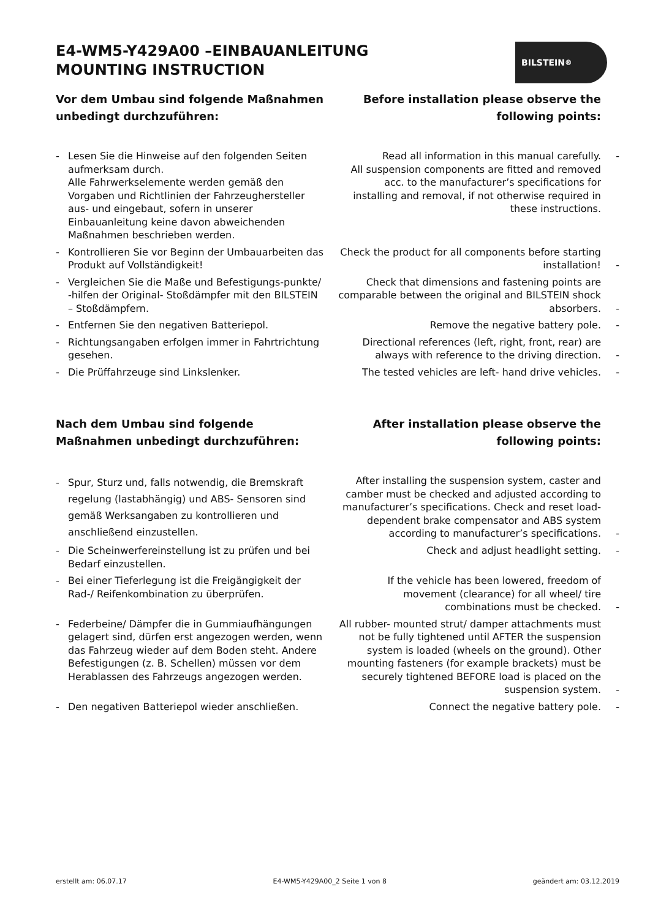E4-WM5-Y429A00 –EINBAUANLEITUNG
MOUNTING INSTRUCTION
BILSTEIN<sup>®</sup>
Vor dem Umbau sind folgende Maßnahmen unbedingt durchzuführen:
Before installation please observe the following points:
- Lesen Sie die Hinweise auf den folgenden Seiten aufmerksam durch.
Alle Fahrwerkselemente werden gemäß den Vorgaben und Richtlinien der Fahrzeughersteller aus- und eingebaut, sofern in unserer Einbauanleitung keine davon abweichenden Maßnahmen beschrieben werden.
Read all information in this manual carefully. -
All suspension components are fitted and removed acc. to the manufacturer’s specifications for installing and removal, if not otherwise required in these instructions.
- Kontrollieren Sie vor Beginn der Umbauarbeiten das Produkt auf Vollständigkeit!
Check the product for all components before starting installation! -
- Vergleichen Sie die Maße und Befestigungs-punkte/ -hilfen der Original- Stoßdämpfer mit den BILSTEIN – Stoßdämpfern.
Check that dimensions and fastening points are comparable between the original and BILSTEIN shock absorbers. -
- Entfernen Sie den negativen Batteriepol. Remove the negative battery pole. -
- Richtungsangaben erfolgen immer in Fahrtrichtung gesehen.
Directional references (left, right, front, rear) are always with reference to the driving direction. -
- Die Prüffahrzeuge sind Linkslenker. The tested vehicles are left- hand drive vehicles. -
Nach dem Umbau sind folgende Maßnahmen unbedingt durchzuführen:
After installation please observe the following points:
- Spur, Sturz und, falls notwendig, die Bremskraft regelung (lastabhängig) und ABS- Sensoren sind gemäß Werksangaben zu kontrollieren und anschließend einzustellen.
After installing the suspension system, caster and camber must be checked and adjusted according to manufacturer’s specifications. Check and reset load- dependent brake compensator and ABS system according to manufacturer’s specifications. -
- Die Scheinwerfereinstellung ist zu prüfen und bei Bedarf einzustellen.
Check and adjust headlight setting. -
- Bei einer Tieferlegung ist die Freigängigkeit der Rad-/ Reifenkombination zu überprüfen.
If the vehicle has been lowered, freedom of movement (clearance) for all wheel/ tire combinations must be checked. -
- Federbeine/ Dämpfer die in Gummiaufhängungen gelagert sind, dürfen erst angezogen werden, wenn das Fahrzeug wieder auf dem Boden steht. Andere Befestigungen (z. B. Schellen) müssen vor dem Herablassen des Fahrzeugs angezogen werden.
All rubber- mounted strut/ damper attachments must not be fully tightened until AFTER the suspension system is loaded (wheels on the ground). Other mounting fasteners (for example brackets) must be securely tightened BEFORE load is placed on the suspension system. -
- Den negativen Batteriepol wieder anschließen.
Connect the negative battery pole. -
erstellt am: 06.07.17 E4-WM5-Y429A00_2 Seite 1 von 8 geändert am: 03.12.2019